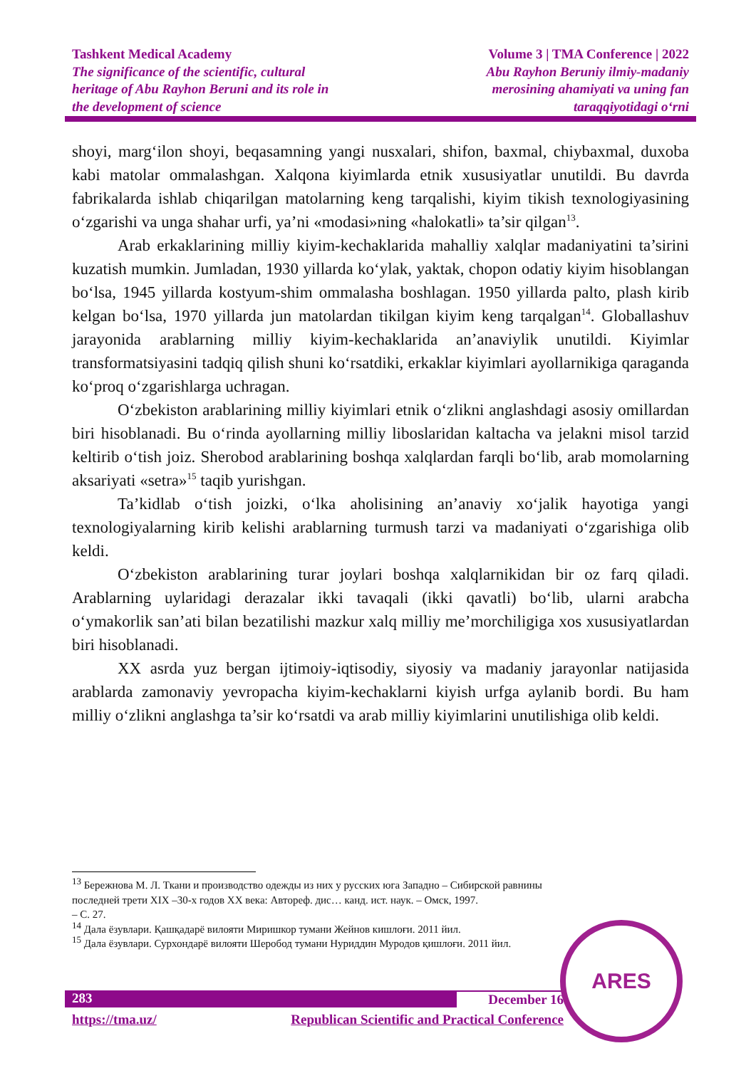Tashkent Medical Academy
The significance of the scientific, cultural
heritage of Abu Rayhon Beruni and its role in
the development of science
Volume 3 | TMA Conference | 2022
Abu Rayhon Beruniy ilmiy-madaniy
merosining ahamiyati va uning fan
taraqqiyotidagi o‘rni
shoyi, marg‘ilon shoyi, beqasamning yangi nusxalari, shifon, baxmal, chiybaxmal, duxoba kabi matolar ommalashgan. Xalqona kiyimlarda etnik xususiyatlar unutildi. Bu davrda fabrikalarda ishlab chiqarilgan matolarning keng tarqalishi, kiyim tikish texnologiyasining o‘zgarishi va unga shahar urfi, ya’ni «modasi»ning «halokatli» ta’sir qilgan<sup>13</sup>.
Arab erkaklarining milliy kiyim-kechaklarida mahalliy xalqlar madaniyatini ta’sirini kuzatish mumkin. Jumladan, 1930 yillarda ko‘ylak, yaktak, chopon odatiy kiyim hisoblangan bo‘lsa, 1945 yillarda kostyum-shim ommalasha boshlagan. 1950 yillarda palto, plash kirib kelgan bo‘lsa, 1970 yillarda jun matolardan tikilgan kiyim keng tarqalgan<sup>14</sup>. Globallashuv jarayonida arablarning milliy kiyim-kechaklarida an’anaviylik unutildi. Kiyimlar transformatsiyasini tadqiq qilish shuni ko‘rsatdiki, erkaklar kiyimlari ayollarnikiga qaraganda ko‘proq o‘zgarishlarga uchragan.
O‘zbekiston arablarining milliy kiyimlari etnik o‘zlikni anglashdagi asosiy omillardan biri hisoblanadi. Bu o‘rinda ayollarning milliy liboslaridan kaltacha va jelakni misol tarzid keltirib o‘tish joiz. Sherobod arablarining boshqa xalqlardan farqli bo‘lib, arab momolarning aksariyati «setra»<sup>15</sup> taqib yurishgan.
Ta’kidlab o‘tish joizki, o‘lka aholisining an’anaviy xo‘jalik hayotiga yangi texnologiyalarning kirib kelishi arablarning turmush tarzi va madaniyati o‘zgarishiga olib keldi.
O‘zbekiston arablarining turar joylari boshqa xalqlarnikidan bir oz farq qiladi. Arablarning uylaridagi derazalar ikki tavaqali (ikki qavatli) bo‘lib, ularni arabcha o‘ymakorlik san’ati bilan bezatilishi mazkur xalq milliy me’morchiligiga xos xususiyatlardan biri hisoblanadi.
XX asrda yuz bergan ijtimoiy-iqtisodiy, siyosiy va madaniy jarayonlar natijasida arablarda zamonaviy yevropacha kiyim-kechaklarni kiyish urfga aylanib bordi. Bu ham milliy o‘zlikni anglashga ta’sir ko‘rsatdi va arab milliy kiyimlarini unutilishiga olib keldi.
<sup>13</sup> Бережнова М. Л. Ткани и производство одежды из них у русских юга Западно – Сибирской равнины последней трети XIX –30-х годов XX века: Автореф. дис… канд. ист. наук. – Омск, 1997.
– С. 27.
<sup>14</sup> Дала ёзувлари. Қашқадарё вилояти Миришкор тумани Жейнов кишлоғи. 2011 йил.
<sup>15</sup> Дала ёзувлари. Сурхондарё вилояти Шеробод тумани Нуриддин Муродов қишлоғи. 2011 йил.
283 December 16
https://tma.uz/ Republican Scientific and Practical Conference
ARES